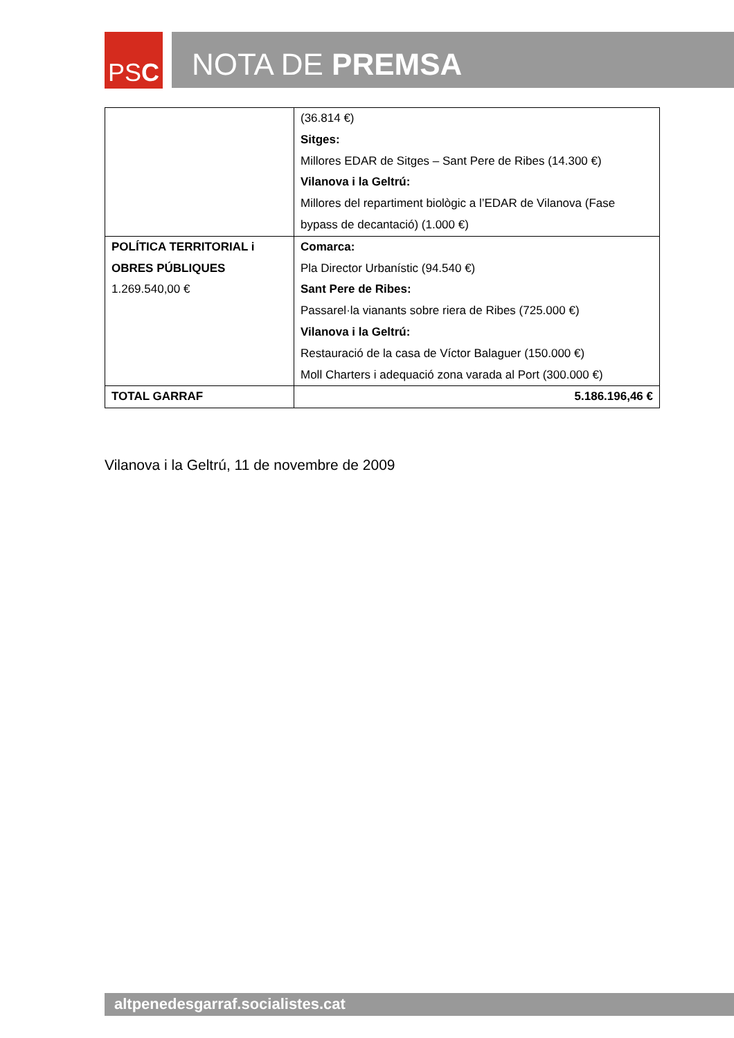PS C
NOTA DE PREMSA
| | (36.814 €) Sitges: Millores EDAR de Sitges – Sant Pere de Ribes (14.300 €) Vilanova i la Geltrú: Millores del repartiment biològic a l’EDAR de Vilanova (Fase bypass de decantació) (1.000 €) |
| POLÍTICA TERRITORIAL i OBRES PÚBLIQUES 1.269.540,00 € | Comarca: Pla Director Urbanístic (94.540 €) Sant Pere de Ribes: Passarel·la vianants sobre riera de Ribes (725.000 €) Vilanova i la Geltrú: Restauració de la casa de Víctor Balaguer (150.000 €) Moll Charters i adequació zona varada al Port (300.000 €) |
| TOTAL GARRAF | 5.186.196,46 € |
Vilanova i la Geltrú, 11 de novembre de 2009
altpenedesgarraf.socialistes.cat